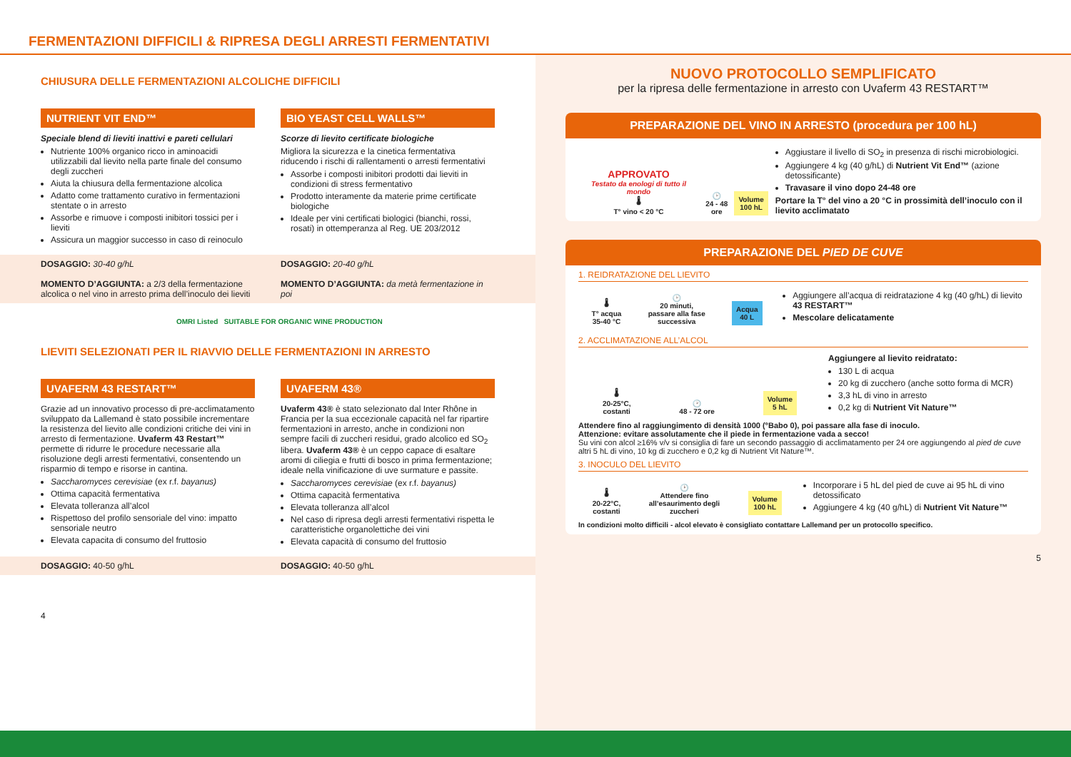FERMENTAZIONI DIFFICILI & RIPRESA DEGLI ARRESTI FERMENTATIVI
CHIUSURA DELLE FERMENTAZIONI ALCOLICHE DIFFICILI
NUTRIENT VIT END™
Speciale blend di lieviti inattivi e pareti cellulari
Nutriente 100% organico ricco in aminoacidi utilizzabili dal lievito nella parte finale del consumo degli zuccheri
Aiuta la chiusura della fermentazione alcolica
Adatto come trattamento curativo in fermentazioni stentate o in arresto
Assorbe e rimuove i composti inibitori tossici per i lieviti
Assicura un maggior successo in caso di reinoculo
BIO YEAST CELL WALLS™
Scorze di lievito certificate biologiche
Migliora la sicurezza e la cinetica fermentativa riducendo i rischi di rallentamenti o arresti fermentativi
Assorbe i composti inibitori prodotti dai lieviti in condizioni di stress fermentativo
Prodotto interamente da materie prime certificate biologiche
Ideale per vini certificati biologici (bianchi, rossi, rosati) in ottemperanza al Reg. UE 203/2012
DOSAGGIO: 30-40 g/hL
MOMENTO D’AGGIUNTA: a 2/3 della fermentazione alcolica o nel vino in arresto prima dell’inoculo dei lieviti
DOSAGGIO: 20-40 g/hL
MOMENTO D’AGGIUNTA: da metà fermentazione in poi
OMRI Listed SUITABLE FOR ORGANIC WINE PRODUCTION
LIEVITI SELEZIONATI PER IL RIAVVIO DELLE FERMENTAZIONI IN ARRESTO
UVAFERM 43 RESTART™
Grazie ad un innovativo processo di pre-acclimatamento sviluppato da Lallemand è stato possibile incrementare la resistenza del lievito alle condizioni critiche dei vini in arresto di fermentazione. Uvaferm 43 Restart™ permette di ridurre le procedure necessarie alla risoluzione degli arresti fermentativi, consentendo un risparmio di tempo e risorse in cantina.
Saccharomyces cerevisiae (ex r.f. bayanus)
Ottima capacità fermentativa
Elevata tolleranza all’alcol
Rispettoso del profilo sensoriale del vino: impatto sensoriale neutro
Elevata capacita di consumo del fruttosio
UVAFERM 43®
Uvaferm 43® è stato selezionato dal Inter Rhône in Francia per la sua eccezionale capacità nel far ripartire fermentazioni in arresto, anche in condizioni non sempre facili di zuccheri residui, grado alcolico ed SO<sub>2</sub> libera. Uvaferm 43® è un ceppo capace di esaltare aromi di ciliegia e frutti di bosco in prima fermentazione; ideale nella vinificazione di uve surmature e passite.
Saccharomyces cerevisiae (ex r.f. bayanus)
Ottima capacità fermentativa
Elevata tolleranza all’alcol
Nel caso di ripresa degli arresti fermentativi rispetta le caratteristiche organolettiche dei vini
Elevata capacità di consumo del fruttosio
DOSAGGIO: 40-50 g/hL DOSAGGIO: 40-50 g/hL
4
NUOVO PROTOCOLLO SEMPLIFICATO
per la ripresa delle fermentazione in arresto con Uvaferm 43 RESTART™
PREPARAZIONE DEL VINO IN ARRESTO (procedura per 100 hL)
APPROVATO
Testato da enologi di tutto il mondo
🌡
T° vino < 20 °C
🕑
24 - 48 ore
Volume
100 hL
Aggiustare il livello di SO<sub>2</sub> in presenza di rischi microbiologici.
Aggiungere 4 kg (40 g/hL) di Nutrient Vit End™ (azione detossificante)
Travasare il vino dopo 24-48 ore
Portare la T° del vino a 20 °C in prossimità dell’inoculo con il lievito acclimatato
PREPARAZIONE DEL PIED DE CUVE
1. REIDRATAZIONE DEL LIEVITO
🌡
T° acqua
35-40 °C
🕑
20 minuti,
passare alla fase
successiva
Acqua
40 L
Aggiungere all’acqua di reidratazione 4 kg (40 g/hL) di lievito 43 RESTART™
Mescolare delicatamente
2. ACCLIMATAZIONE ALL’ALCOL
🌡
20-25°C,
costanti
🕑
48 - 72 ore
Volume
5 hL
Aggiungere al lievito reidratato:
130 L di acqua
20 kg di zucchero (anche sotto forma di MCR)
3,3 hL di vino in arresto
0,2 kg di Nutrient Vit Nature™
Attendere fino al raggiungimento di densità 1000 (°Babo 0), poi passare alla fase di inoculo.
Attenzione: evitare assolutamente che il piede in fermentazione vada a secco!
Su vini con alcol ≥16% v/v si consiglia di fare un secondo passaggio di acclimatamento per 24 ore aggiungendo al pied de cuve altri 5 hL di vino, 10 kg di zucchero e 0,2 kg di Nutrient Vit Nature™.
3. INOCULO DEL LIEVITO
🌡
20-22°C,
costanti
🕑
Attendere fino
all’esaurimento degli
zuccheri
Volume
100 hL
Incorporare i 5 hL del pied de cuve ai 95 hL di vino detossificato
Aggiungere 4 kg (40 g/hL) di Nutrient Vit Nature™
In condizioni molto difficili - alcol elevato è consigliato contattare Lallemand per un protocollo specifico.
5